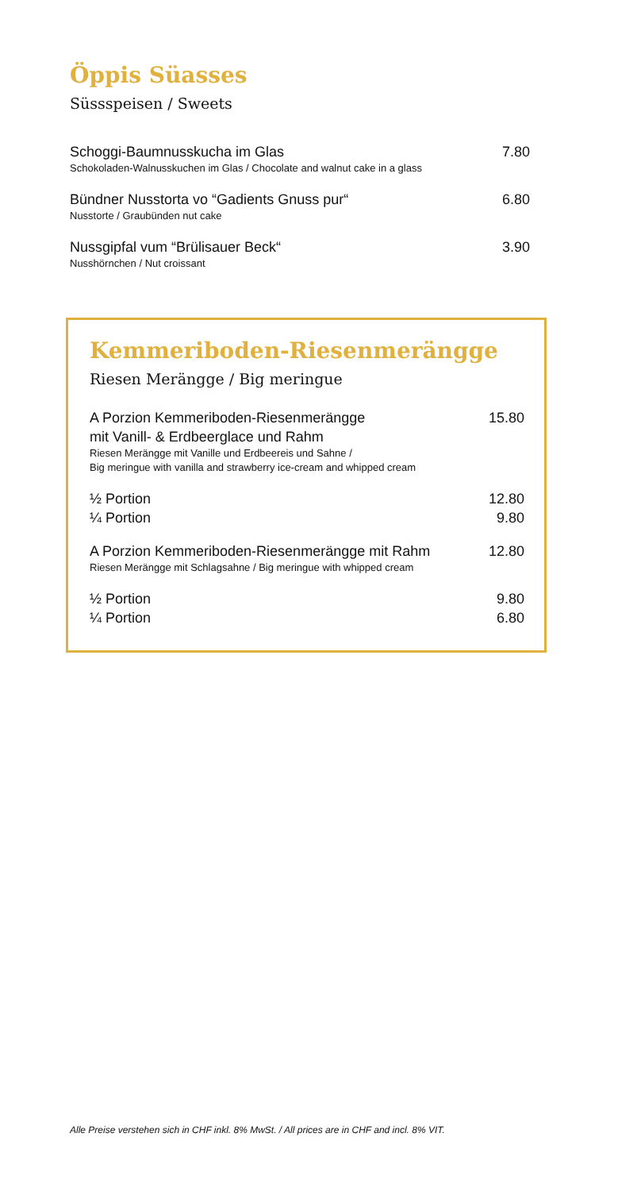Öppis Süasses
Süssspeisen / Sweets
Schoggi-Baumnusskucha im Glas
Schokoladen-Walnusskuchen im Glas / Chocolate and walnut cake in a glass
7.80
Bündner Nusstorta vo “Gadients Gnuss pur“
Nusstorte / Graubünden nut cake
6.80
Nussgipfal vum “Brülisauer Beck“
Nusshörnchen / Nut croissant
3.90
Kemmeriboden-Riesenmerängge
Riesen Merängge / Big meringue
A Porzion Kemmeriboden-Riesenmerängge
mit Vanill- & Erdbeerglace und Rahm
Riesen Merängge mit Vanille und Erdbeereis und Sahne /
Big meringue with vanilla and strawberry ice-cream and whipped cream
15.80
½ Portion
¼ Portion
12.80
9.80
A Porzion Kemmeriboden-Riesenmerängge mit Rahm
Riesen Merängge mit Schlagsahne / Big meringue with whipped cream
12.80
½ Portion
¼ Portion
9.80
6.80
Alle Preise verstehen sich in CHF inkl. 8% MwSt. / All prices are in CHF and incl. 8% VIT.